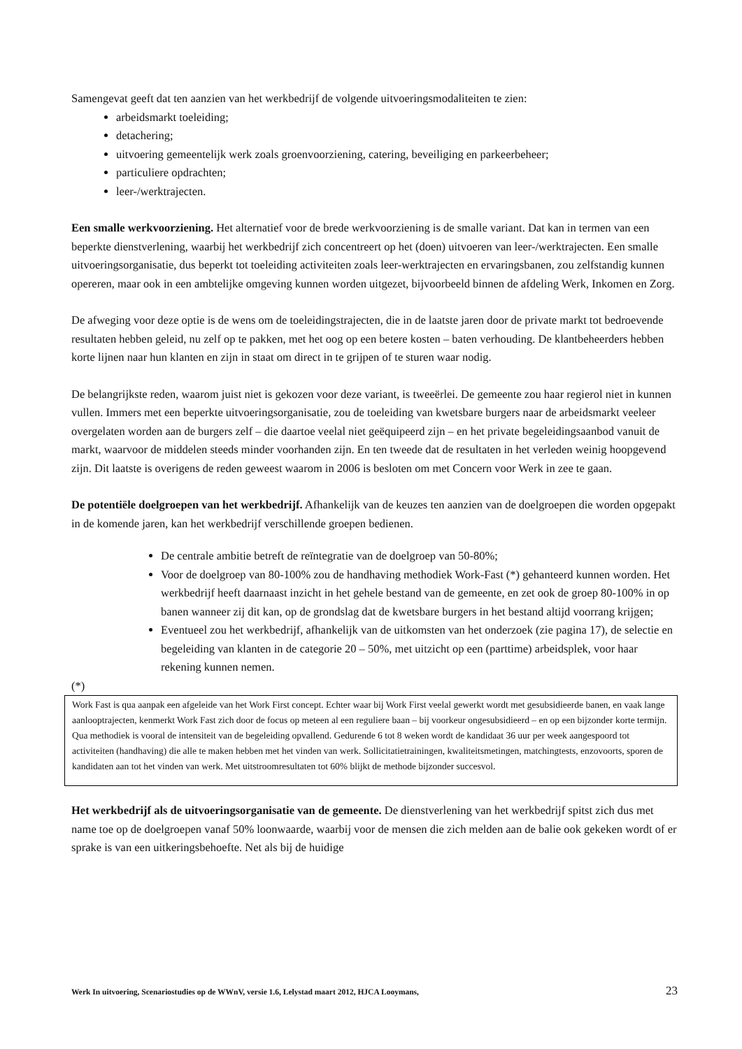Samengevat geeft dat ten aanzien van het werkbedrijf de volgende uitvoeringsmodaliteiten te zien:
arbeidsmarkt toeleiding;
detachering;
uitvoering gemeentelijk werk zoals groenvoorziening, catering, beveiliging en parkeerbeheer;
particuliere opdrachten;
leer-/werktrajecten.
Een smalle werkvoorziening. Het alternatief voor de brede werkvoorziening is de smalle variant. Dat kan in termen van een beperkte dienstverlening, waarbij het werkbedrijf zich concentreert op het (doen) uitvoeren van leer-/werktrajecten. Een smalle uitvoeringsorganisatie, dus beperkt tot toeleiding activiteiten zoals leer-werktrajecten en ervaringsbanen, zou zelfstandig kunnen opereren, maar ook in een ambtelijke omgeving kunnen worden uitgezet, bijvoorbeeld binnen de afdeling Werk, Inkomen en Zorg.
De afweging voor deze optie is de wens om de toeleidingstrajecten, die in de laatste jaren door de private markt tot bedroevende resultaten hebben geleid, nu zelf op te pakken, met het oog op een betere kosten – baten verhouding. De klantbeheerders hebben korte lijnen naar hun klanten en zijn in staat om direct in te grijpen of te sturen waar nodig.
De belangrijkste reden, waarom juist niet is gekozen voor deze variant, is tweeërlei. De gemeente zou haar regierol niet in kunnen vullen. Immers met een beperkte uitvoeringsorganisatie, zou de toeleiding van kwetsbare burgers naar de arbeidsmarkt veeleer overgelaten worden aan de burgers zelf – die daartoe veelal niet geëquipeerd zijn – en het private begeleidingsaanbod vanuit de markt, waarvoor de middelen steeds minder voorhanden zijn. En ten tweede dat de resultaten in het verleden weinig hoopgevend zijn. Dit laatste is overigens de reden geweest waarom in 2006 is besloten om met Concern voor Werk in zee te gaan.
De potentiële doelgroepen van het werkbedrijf. Afhankelijk van de keuzes ten aanzien van de doelgroepen die worden opgepakt in de komende jaren, kan het werkbedrijf verschillende groepen bedienen.
De centrale ambitie betreft de reïntegratie van de doelgroep van 50-80%;
Voor de doelgroep van 80-100% zou de handhaving methodiek Work-Fast (*) gehanteerd kunnen worden. Het werkbedrijf heeft daarnaast inzicht in het gehele bestand van de gemeente, en zet ook de groep 80-100% in op banen wanneer zij dit kan, op de grondslag dat de kwetsbare burgers in het bestand altijd voorrang krijgen;
Eventueel zou het werkbedrijf, afhankelijk van de uitkomsten van het onderzoek (zie pagina 17), de selectie en begeleiding van klanten in de categorie 20 – 50%, met uitzicht op een (parttime) arbeidsplek, voor haar rekening kunnen nemen.
(*)
Work Fast is qua aanpak een afgeleide van het Work First concept. Echter waar bij Work First veelal gewerkt wordt met gesubsidieerde banen, en vaak lange aanlooptrajecten, kenmerkt Work Fast zich door de focus op meteen al een reguliere baan – bij voorkeur ongesubsidieerd – en op een bijzonder korte termijn.
Qua methodiek is vooral de intensiteit van de begeleiding opvallend. Gedurende 6 tot 8 weken wordt de kandidaat 36 uur per week aangespoord tot activiteiten (handhaving) die alle te maken hebben met het vinden van werk. Sollicitatietrainingen, kwaliteitsmetingen, matchingtests, enzovoorts, sporen de kandidaten aan tot het vinden van werk. Met uitstroomresultaten tot 60% blijkt de methode bijzonder succesvol.
Het werkbedrijf als de uitvoeringsorganisatie van de gemeente. De dienstverlening van het werkbedrijf spitst zich dus met name toe op de doelgroepen vanaf 50% loonwaarde, waarbij voor de mensen die zich melden aan de balie ook gekeken wordt of er sprake is van een uitkeringsbehoefte. Net als bij de huidige
Werk In uitvoering, Scenariostudies op de WWnV, versie 1.6, Lelystad maart 2012, HJCA Looymans, 23